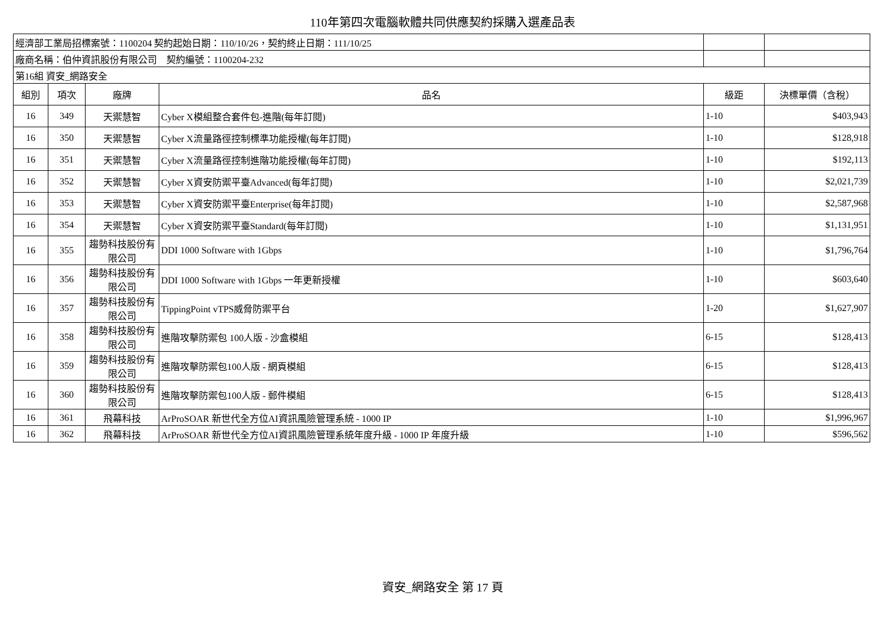110年第四次電腦軟體共同供應契約採購入選產品表
| 經濟部工業局招標案號：1100204 契約起始日期：110/10/26，契約終止日期：111/10/25 | | | | | |
| 廠商名稱：伯仲資訊股份有限公司 契約編號：1100204-232 | | | | | |
| 第16組 資安_網路安全 | | | | | |
| 組別 | 項次 | 廠牌 | 品名 | 級距 | 決標單價（含稅） |
| 16 | 349 | 天禦慧智 | Cyber X模組整合套件包-進階(每年訂閱) | 1-10 | $403,943 |
| 16 | 350 | 天禦慧智 | Cyber X流量路徑控制標準功能授權(每年訂閱) | 1-10 | $128,918 |
| 16 | 351 | 天禦慧智 | Cyber X流量路徑控制進階功能授權(每年訂閱) | 1-10 | $192,113 |
| 16 | 352 | 天禦慧智 | Cyber X資安防禦平臺Advanced(每年訂閱) | 1-10 | $2,021,739 |
| 16 | 353 | 天禦慧智 | Cyber X資安防禦平臺Enterprise(每年訂閱) | 1-10 | $2,587,968 |
| 16 | 354 | 天禦慧智 | Cyber X資安防禦平臺Standard(每年訂閱) | 1-10 | $1,131,951 |
| 16 | 355 | 趨勢科技股份有限公司 | DDI 1000 Software with 1Gbps | 1-10 | $1,796,764 |
| 16 | 356 | 趨勢科技股份有限公司 | DDI 1000 Software with 1Gbps 一年更新授權 | 1-10 | $603,640 |
| 16 | 357 | 趨勢科技股份有限公司 | TippingPoint vTPS威脅防禦平台 | 1-20 | $1,627,907 |
| 16 | 358 | 趨勢科技股份有限公司 | 進階攻擊防禦包 100人版 - 沙盒模組 | 6-15 | $128,413 |
| 16 | 359 | 趨勢科技股份有限公司 | 進階攻擊防禦包100人版 - 網頁模組 | 6-15 | $128,413 |
| 16 | 360 | 趨勢科技股份有限公司 | 進階攻擊防禦包100人版 - 郵件模組 | 6-15 | $128,413 |
| 16 | 361 | 飛幕科技 | ArProSOAR 新世代全方位AI資訊風險管理系統 - 1000 IP | 1-10 | $1,996,967 |
| 16 | 362 | 飛幕科技 | ArProSOAR 新世代全方位AI資訊風險管理系統年度升級 - 1000 IP 年度升級 | 1-10 | $596,562 |
資安_網路安全 第 17 頁